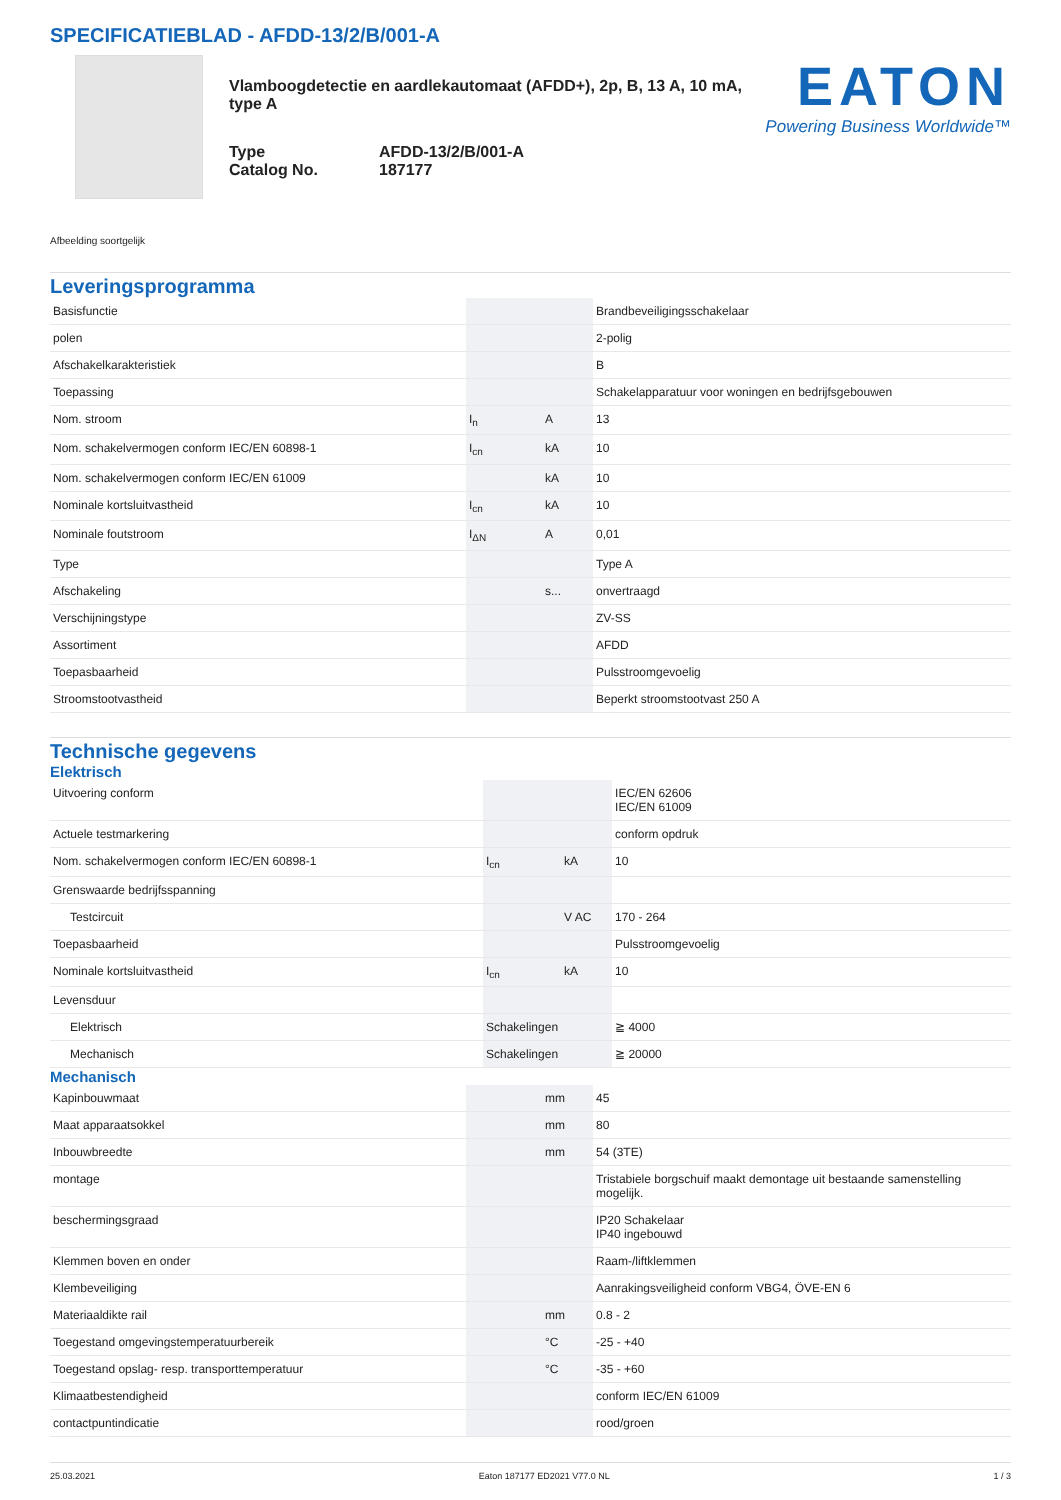SPECIFICATIEBLAD - AFDD-13/2/B/001-A
Vlamboogdetectie en aardlekautomaat (AFDD+), 2p, B, 13 A, 10 mA, type A
Type
Catalog No.
AFDD-13/2/B/001-A
187177
EATON
Powering Business Worldwide™
Afbeelding soortgelijk
Leveringsprogramma
| Basisfunctie | | | Brandbeveiligingsschakelaar |
| polen | | | 2-polig |
| Afschakelkarakteristiek | | | B |
| Toepassing | | | Schakelapparatuur voor woningen en bedrijfsgebouwen |
| Nom. stroom | I<sub>n</sub> | A | 13 |
| Nom. schakelvermogen conform IEC/EN 60898-1 | I<sub>cn</sub> | kA | 10 |
| Nom. schakelvermogen conform IEC/EN 61009 | | kA | 10 |
| Nominale kortsluitvastheid | I<sub>cn</sub> | kA | 10 |
| Nominale foutstroom | I<sub>ΔN</sub> | A | 0,01 |
| Type | | | Type A |
| Afschakeling | | s... | onvertraagd |
| Verschijningstype | | | ZV-SS |
| Assortiment | | | AFDD |
| Toepasbaarheid | | | Pulsstroomgevoelig |
| Stroomstootvastheid | | | Beperkt stroomstootvast 250 A |
Technische gegevens
Elektrisch
| Uitvoering conform | | | IEC/EN 62606 IEC/EN 61009 |
| Actuele testmarkering | | | conform opdruk |
| Nom. schakelvermogen conform IEC/EN 60898-1 | I<sub>cn</sub> | kA | 10 |
| Grenswaarde bedrijfsspanning | | | |
| Testcircuit | | V AC | 170 - 264 |
| Toepasbaarheid | | | Pulsstroomgevoelig |
| Nominale kortsluitvastheid | I<sub>cn</sub> | kA | 10 |
| Levensduur | | | |
| Elektrisch | Schakelingen | | ≧ 4000 |
| Mechanisch | Schakelingen | | ≧ 20000 |
Mechanisch
| Kapinbouwmaat | | mm | 45 |
| Maat apparaatsokkel | | mm | 80 |
| Inbouwbreedte | | mm | 54 (3TE) |
| montage | | | Tristabiele borgschuif maakt demontage uit bestaande samenstelling mogelijk. |
| beschermingsgraad | | | IP20 Schakelaar IP40 ingebouwd |
| Klemmen boven en onder | | | Raam-/liftklemmen |
| Klembeveiliging | | | Aanrakingsveiligheid conform VBG4, ÖVE-EN 6 |
| Materiaaldikte rail | | mm | 0.8 - 2 |
| Toegestand omgevingstemperatuurbereik | | °C | -25 - +40 |
| Toegestand opslag- resp. transporttemperatuur | | °C | -35 - +60 |
| Klimaatbestendigheid | | | conform IEC/EN 61009 |
| contactpuntindicatie | | | rood/groen |
25.03.2021 Eaton 187177 ED2021 V77.0 NL 1 / 3